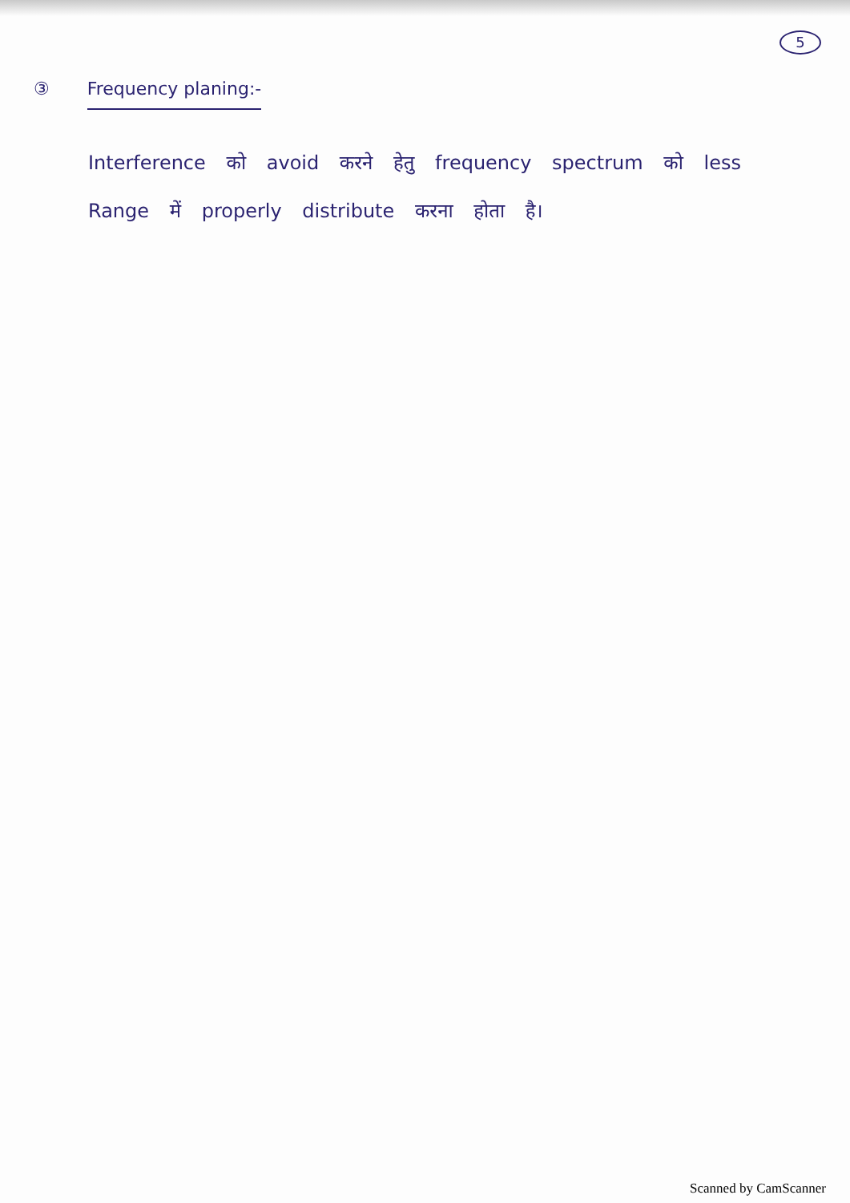5
③ Frequency planing:-
Interference को avoid करने हेतु frequency spectrum को less Range में properly distribute करना होता है।
Scanned by CamScanner